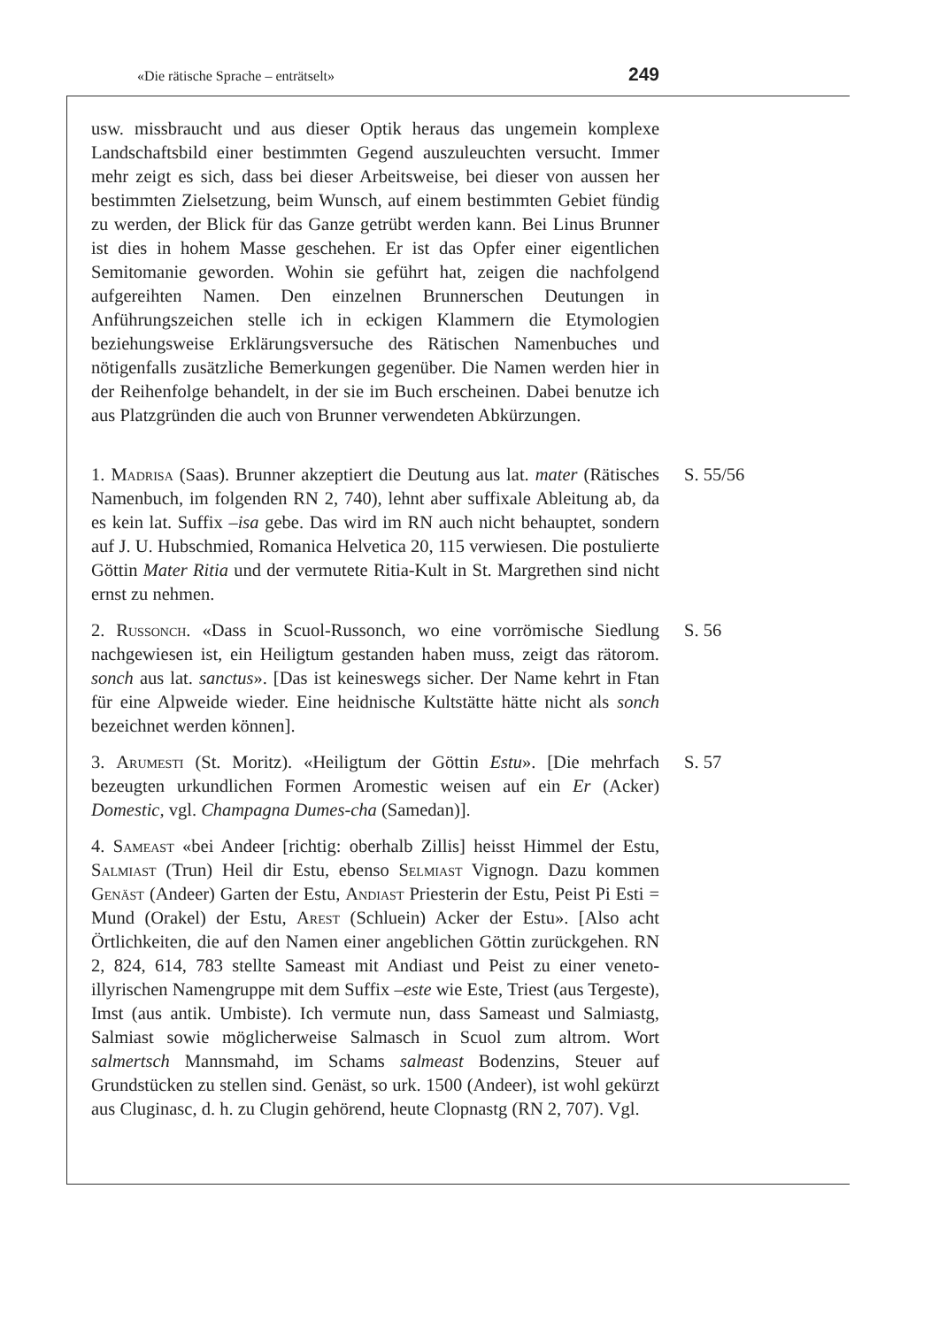«Die rätische Sprache – enträtselt» 249
usw. missbraucht und aus dieser Optik heraus das ungemein komplexe Landschaftsbild einer bestimmten Gegend auszuleuchten versucht. Immer mehr zeigt es sich, dass bei dieser Arbeitsweise, bei dieser von aussen her bestimmten Zielsetzung, beim Wunsch, auf einem bestimmten Gebiet fündig zu werden, der Blick für das Ganze getrübt werden kann. Bei Linus Brunner ist dies in hohem Masse geschehen. Er ist das Opfer einer eigentlichen Semitomanie geworden. Wohin sie geführt hat, zeigen die nachfolgend aufgereihten Namen. Den einzelnen Brunnerschen Deutungen in Anführungszeichen stelle ich in eckigen Klammern die Etymologien beziehungsweise Erklärungsversuche des Rätischen Namenbuches und nötigenfalls zusätzliche Bemerkungen gegenüber. Die Namen werden hier in der Reihenfolge behandelt, in der sie im Buch erscheinen. Dabei benutze ich aus Platzgründen die auch von Brunner verwendeten Abkürzungen.
1. Madrisa (Saas). Brunner akzeptiert die Deutung aus lat. mater (Rätisches Namenbuch, im folgenden RN 2, 740), lehnt aber suffixale Ableitung ab, da es kein lat. Suffix –isa gebe. Das wird im RN auch nicht behauptet, sondern auf J. U. Hubschmied, Romanica Helvetica 20, 115 verwiesen. Die postulierte Göttin Mater Ritia und der vermutete Ritia-Kult in St. Margrethen sind nicht ernst zu nehmen.
S. 55/56
2. Russonch. «Dass in Scuol-Russonch, wo eine vorrömische Siedlung nachgewiesen ist, ein Heiligtum gestanden haben muss, zeigt das rätorom. sonch aus lat. sanctus». [Das ist keineswegs sicher. Der Name kehrt in Ftan für eine Alpweide wieder. Eine heidnische Kultstätte hätte nicht als sonch bezeichnet werden können].
S. 56
3. Arumesti (St. Moritz). «Heiligtum der Göttin Estu». [Die mehrfach bezeugten urkundlichen Formen Aromestic weisen auf ein Er (Acker) Domestic, vgl. Champagna Dumes-cha (Samedan)].
S. 57
4. Sameast «bei Andeer [richtig: oberhalb Zillis] heisst Himmel der Estu, Salmiast (Trun) Heil dir Estu, ebenso Selmiast Vignogn. Dazu kommen Genäst (Andeer) Garten der Estu, Andiast Priesterin der Estu, Peist Pi Esti = Mund (Orakel) der Estu, Arest (Schluein) Acker der Estu». [Also acht Örtlichkeiten, die auf den Namen einer angeblichen Göttin zurückgehen. RN 2, 824, 614, 783 stellte Sameast mit Andiast und Peist zu einer veneto-illyrischen Namengruppe mit dem Suffix –este wie Este, Triest (aus Tergeste), Imst (aus antik. Umbiste). Ich vermute nun, dass Sameast und Salmiastg, Salmiast sowie möglicherweise Salmasch in Scuol zum altrom. Wort salmertsch Mannsmahd, im Schams salmeast Bodenzins, Steuer auf Grundstücken zu stellen sind. Genäst, so urk. 1500 (Andeer), ist wohl gekürzt aus Cluginasc, d. h. zu Clugin gehörend, heute Clopnastg (RN 2, 707). Vgl.